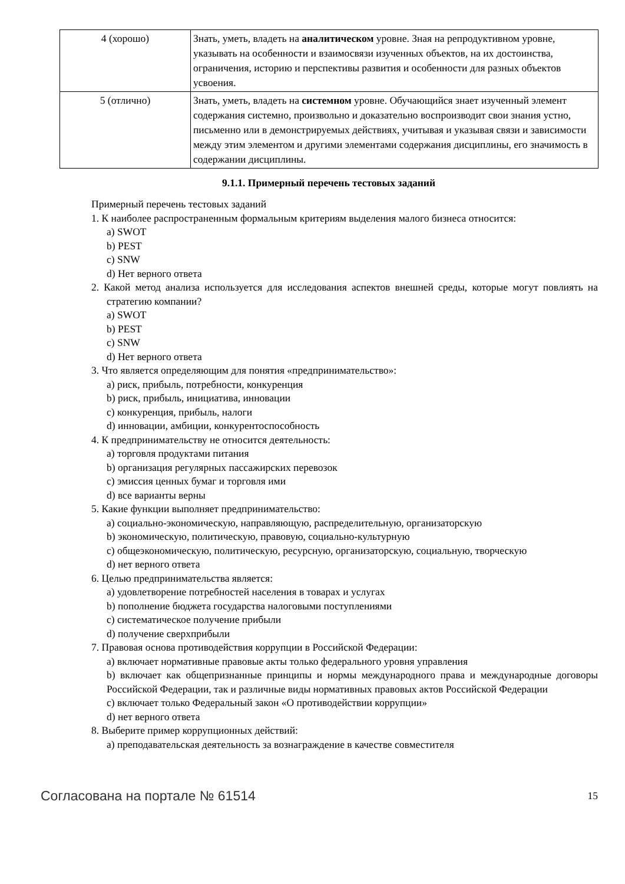| 4 (хорошо) | Знать, уметь, владеть на аналитическом уровне. Зная на репродуктивном уровне, указывать на особенности и взаимосвязи изученных объектов, на их достоинства, ограничения, историю и перспективы развития и особенности для разных объектов усвоения. |
| 5 (отлично) | Знать, уметь, владеть на системном уровне. Обучающийся знает изученный элемент содержания системно, произвольно и доказательно воспроизводит свои знания устно, письменно или в демонстрируемых действиях, учитывая и указывая связи и зависимости между этим элементом и другими элементами содержания дисциплины, его значимость в содержании дисциплины. |
9.1.1. Примерный перечень тестовых заданий
Примерный перечень тестовых заданий
1. К наиболее распространенным формальным критериям выделения малого бизнеса относится:
a) SWOT
b) PEST
c) SNW
d) Нет верного ответа
2. Какой метод анализа используется для исследования аспектов внешней среды, которые могут повлиять на стратегию компании?
a) SWOT
b) PEST
c) SNW
d) Нет верного ответа
3. Что является определяющим для понятия «предпринимательство»:
a) риск, прибыль, потребности, конкуренция
b) риск, прибыль, инициатива, инновации
c) конкуренция, прибыль, налоги
d) инновации, амбиции, конкурентоспособность
4. К предпринимательству не относится деятельность:
a) торговля продуктами питания
b) организация регулярных пассажирских перевозок
c) эмиссия ценных бумаг и торговля ими
d) все варианты верны
5. Какие функции выполняет предпринимательство:
a) социально-экономическую, направляющую, распределительную, организаторскую
b) экономическую, политическую, правовую, социально-культурную
c) общеэкономическую, политическую, ресурсную, организаторскую, социальную, творческую
d) нет верного ответа
6. Целью предпринимательства является:
a) удовлетворение потребностей населения в товарах и услугах
b) пополнение бюджета государства налоговыми поступлениями
c) систематическое получение прибыли
d) получение сверхприбыли
7. Правовая основа противодействия коррупции в Российской Федерации:
a) включает нормативные правовые акты только федерального уровня управления
b) включает как общепризнанные принципы и нормы международного права и международные договоры Российской Федерации, так и различные виды нормативных правовых актов Российской Федерации
c) включает только Федеральный закон «О противодействии коррупции»
d) нет верного ответа
8. Выберите пример коррупционных действий:
a) преподавательская деятельность за вознаграждение в качестве совместителя
Согласована на портале № 61514 15